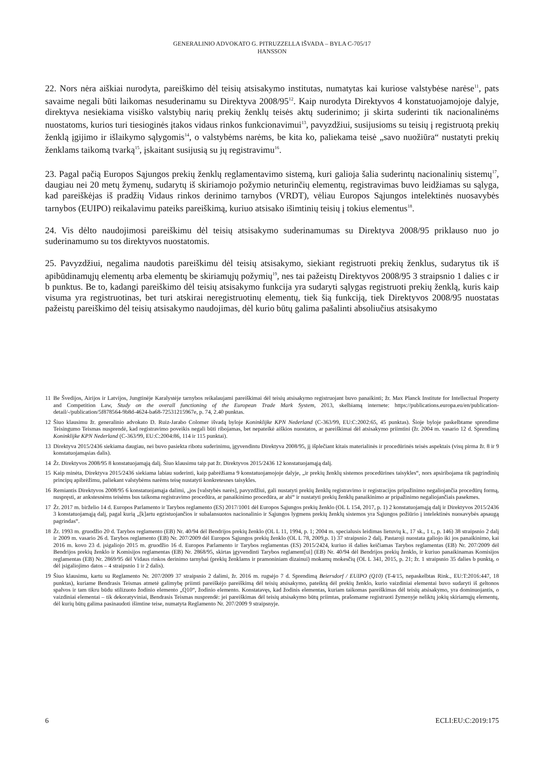GENERALINIO ADVOKATO G. PITRUZZELLA IŠVADA – BYLA C-705/17
HANSSON
22. Nors nėra aiškiai nurodyta, pareiškimo dėl teisių atsisakymo institutas, numatytas kai kuriose valstybėse narėse<sup>11</sup>, pats savaime negali būti laikomas nesuderinamu su Direktyva 2008/95<sup>12</sup>. Kaip nurodyta Direktyvos 4 konstatuojamojoje dalyje, direktyva nesiekiama visiško valstybių narių prekių ženklų teisės aktų suderinimo; ji skirta suderinti tik nacionalinėms nuostatoms, kurios turi tiesioginės įtakos vidaus rinkos funkcionavimui<sup>13</sup>, pavyzdžiui, susijusioms su teisių į registruotą prekių ženklą įgijimo ir išlaikymo sąlygomis<sup>14</sup>, o valstybėms narėms, be kita ko, paliekama teisė „savo nuožiūra“ nustatyti prekių ženklams taikomą tvarką<sup>15</sup>, įskaitant susijusią su jų registravimu<sup>16</sup>.
23. Pagal pačią Europos Sąjungos prekių ženklų reglamentavimo sistemą, kuri galioja šalia suderintų nacionalinių sistemų<sup>17</sup>, daugiau nei 20 metų žymenų, sudarytų iš skiriamojo požymio neturinčių elementų, registravimas buvo leidžiamas su sąlyga, kad pareiškėjas iš pradžių Vidaus rinkos derinimo tarnybos (VRDT), vėliau Europos Sąjungos intelektinės nuosavybės tarnybos (EUIPO) reikalavimu pateiks pareiškimą, kuriuo atsisako išimtinių teisių į tokius elementus<sup>18</sup>.
24. Vis dėlto naudojimosi pareiškimu dėl teisių atsisakymo suderinamumas su Direktyva 2008/95 priklauso nuo jo suderinamumo su tos direktyvos nuostatomis.
25. Pavyzdžiui, negalima naudotis pareiškimu dėl teisių atsisakymo, siekiant registruoti prekių ženklus, sudarytus tik iš apibūdinamųjų elementų arba elementų be skiriamųjų požymių<sup>19</sup>, nes tai pažeistų Direktyvos 2008/95 3 straipsnio 1 dalies c ir b punktus. Be to, kadangi pareiškimo dėl teisių atsisakymo funkcija yra sudaryti sąlygas registruoti prekių ženklą, kuris kaip visuma yra registruotinas, bet turi atskirai neregistruotinų elementų, tiek šią funkciją, tiek Direktyvos 2008/95 nuostatas pažeistų pareiškimo dėl teisių atsisakymo naudojimas, dėl kurio būtų galima pašalinti absoliučius atsisakymo
11 Be Švedijos, Airijos ir Latvijos, Jungtinėje Karalystėje tarnybos reikalaujami pareiškimai dėl teisių atsisakymo registruojant buvo panaikinti; žr. Max Planck Institute for Intellectual Property and Competition Law, Study on the overall functioning of the European Trade Mark System, 2013, skelbiamą internete: https://publications.europa.eu/en/publication-detail/-/publication/5f878564-9b8d-4624-ba68-72531215967e, p. 74, 2.40 punktas.
12 Šiuo klausimu žr. generalinio advokato D. Ruiz-Jarabo Colomer išvadą byloje Koninklijke KPN Nederland (C-363/99, EU:C:2002:65, 45 punktas). Šioje byloje paskelbtame sprendime Teisingumo Teismas nusprendė, kad registravimo poveikis negali būti ribojamas, bet nepateikė aiškios nuostatos, ar pareiškimai dėl atsisakymo priimtini (žr. 2004 m. vasario 12 d. Sprendimą Koninklijke KPN Nederland (C-363/99, EU:C:2004:86, 114 ir 115 punktai).
13 Direktyva 2015/2436 siekiama daugiau, nei buvo pasiekta ribotu suderinimu, įgyvendintu Direktyva 2008/95, jį išplečiant kitais materialinės ir procedūrinės teisės aspektais (visų pirma žr. 8 ir 9 konstatuojamąsias dalis).
14 Žr. Direktyvos 2008/95 8 konstatuojamąją dalį. Šiuo klausimu taip pat žr. Direktyvos 2015/2436 12 konstatuojamąją dalį.
15 Kaip minėta, Direktyva 2015/2436 siekiama labiau suderinti, kaip pabrėžiama 9 konstatuojamojoje dalyje, „ir prekių ženklų sistemos procedūrines taisykles“, nors apsiribojama tik pagrindinių principų apibrėžimu, paliekant valstybėms narėms teisę nustatyti konkretesnes taisykles.
16 Remiantis Direktyvos 2008/95 6 konstatuojamąja dalimi, „jos [valstybės narės], pavyzdžiui, gali nustatyti prekių ženklų registravimo ir registracijos pripažinimo negaliojančia procedūrų formą, nuspręsti, ar ankstesnėms teisėms bus taikoma registravimo procedūra, ar panaikinimo procedūra, ar abi“ ir nustatyti prekių ženklų panaikinimo ar pripažinimo negaliojančiais pasekmes.
17 Žr. 2017 m. birželio 14 d. Europos Parlamento ir Tarybos reglamento (ES) 2017/1001 dėl Europos Sąjungos prekių ženklo (OL L 154, 2017, p. 1) 2 konstatuojamąją dalį ir Direktyvos 2015/2436 3 konstatuojamąją dalį, pagal kurią „[k]artu egzistuojančios ir subalansuotos nacionalinio ir Sąjungos lygmens prekių ženklų sistemos yra Sąjungos požiūrio į intelektinės nuosavybės apsaugą pagrindas“.
18 Žr. 1993 m. gruodžio 20 d. Tarybos reglamento (EB) Nr. 40/94 dėl Bendrijos prekių ženklo (OL L 11, 1994, p. 1; 2004 m. specialusis leidimas lietuvių k., 17 sk., 1 t., p. 146) 38 straipsnio 2 dalį ir 2009 m. vasario 26 d. Tarybos reglamento (EB) Nr. 207/2009 dėl Europos Sąjungos prekių ženklo (OL L 78, 2009,p. 1) 37 straipsnio 2 dalį. Pastaroji nuostata galiojo iki jos panaikinimo, kai 2016 m. kovo 23 d. įsigaliojo 2015 m. gruodžio 16 d. Europos Parlamento ir Tarybos reglamentas (ES) 2015/2424, kuriuo iš dalies keičiamas Tarybos reglamentas (EB) Nr. 207/2009 dėl Bendrijos prekių ženklo ir Komisijos reglamentas (EB) Nr. 2868/95, skirtas įgyvendinti Tarybos reglament[ui] (EB) Nr. 40/94 dėl Bendrijos prekių ženklo, ir kuriuo panaikinamas Komisijos reglamentas (EB) Nr. 2869/95 dėl Vidaus rinkos derinimo tarnybai (prekių ženklams ir pramoniniam dizainui) mokamų mokesčių (OL L 341, 2015, p. 21; žr. 1 straipsnio 35 dalies b punktą, o dėl įsigaliojimo datos – 4 straipsnio 1 ir 2 dalis).
19 Šiuo klausimu, kartu su Reglamento Nr. 207/2009 37 straipsnio 2 dalimi, žr. 2016 m. rugsėjo 7 d. Sprendimą Beiersdorf / EUIPO (Q10) (T-4/15, nepaskelbtas Rink., EU:T:2016:447, 18 punktas), kuriame Bendrasis Teismas atmetė galimybę priimti pareiškėjo pareiškimą dėl teisių atsisakymo, pateiktą dėl prekių ženklo, kurio vaizdiniai elementai buvo sudaryti iš geltonos spalvos ir tam tikru būdu stilizuoto žodinio elemento „Q10“, žodinio elemento. Konstatavęs, kad žodinis elementas, kuriam taikomas pareiškimas dėl teisių atsisakymo, yra dominuojantis, o vaizdiniai elementai – tik dekoratyviniai, Bendrasis Teismas nusprendė: jei pareiškimas dėl teisių atsisakymo būtų priimtas, prašomame registruoti žymenyje neliktų jokių skiriamųjų elementų, dėl kurių būtų galima pasinaudoti išimtine teise, numatyta Reglamento Nr. 207/2009 9 straipsnyje.
6 ECLI:EU:C:2019:175